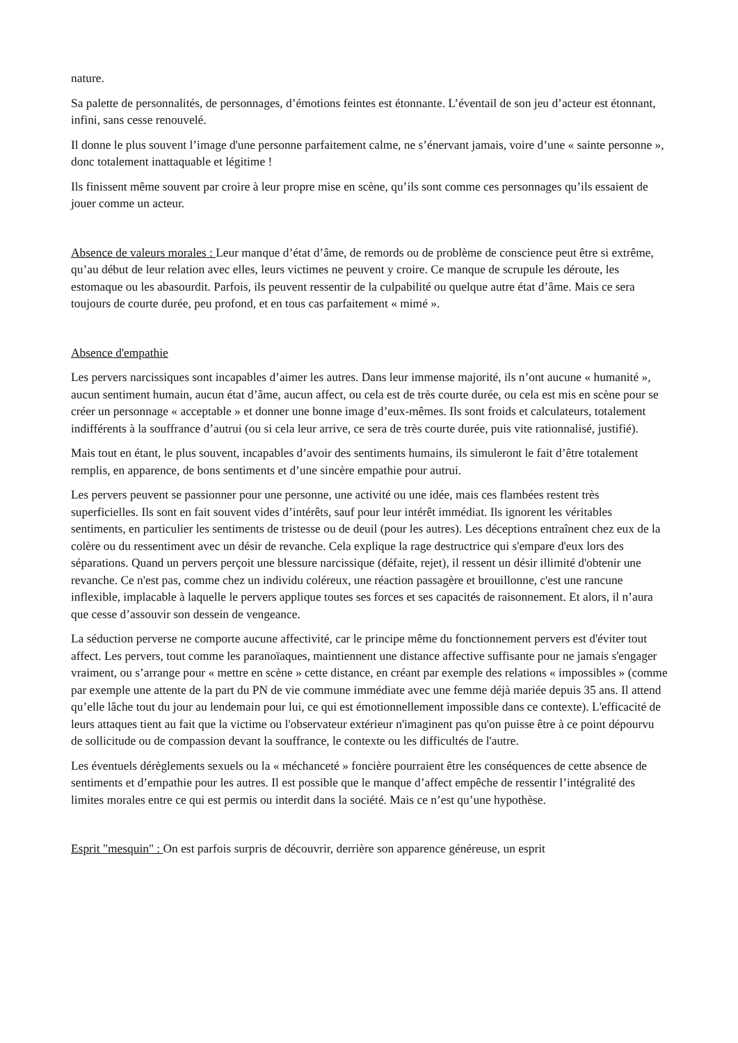nature.
Sa palette de personnalités, de personnages, d’émotions feintes est étonnante. L’éventail de son jeu d’acteur est étonnant, infini, sans cesse renouvelé.
Il donne le plus souvent l’image d'une personne parfaitement calme, ne s’énervant jamais, voire d’une « sainte personne », donc totalement inattaquable et légitime !
Ils finissent même souvent par croire à leur propre mise en scène, qu’ils sont comme ces personnages qu’ils essaient de jouer comme un acteur.
Absence de valeurs morales : Leur manque d’état d’âme, de remords ou de problème de conscience peut être si extrême, qu’au début de leur relation avec elles, leurs victimes ne peuvent y croire. Ce manque de scrupule les déroute, les estomaque ou les abasourdit. Parfois, ils peuvent ressentir de la culpabilité ou quelque autre état d’âme. Mais ce sera toujours de courte durée, peu profond, et en tous cas parfaitement « mimé ».
Absence d'empathie
Les pervers narcissiques sont incapables d’aimer les autres. Dans leur immense majorité, ils n’ont aucune « humanité », aucun sentiment humain, aucun état d’âme, aucun affect, ou cela est de très courte durée, ou cela est mis en scène pour se créer un personnage « acceptable » et donner une bonne image d’eux-mêmes. Ils sont froids et calculateurs, totalement indifférents à la souffrance d’autrui (ou si cela leur arrive, ce sera de très courte durée, puis vite rationnalisé, justifié).
Mais tout en étant, le plus souvent, incapables d’avoir des sentiments humains, ils simuleront le fait d’être totalement remplis, en apparence, de bons sentiments et d’une sincère empathie pour autrui.
Les pervers peuvent se passionner pour une personne, une activité ou une idée, mais ces flambées restent très superficielles. Ils sont en fait souvent vides d’intérêts, sauf pour leur intérêt immédiat. Ils ignorent les véritables sentiments, en particulier les sentiments de tristesse ou de deuil (pour les autres). Les déceptions entraînent chez eux de la colère ou du ressentiment avec un désir de revanche. Cela explique la rage destructrice qui s'empare d'eux lors des séparations. Quand un pervers perçoit une blessure narcissique (défaite, rejet), il ressent un désir illimité d'obtenir une revanche. Ce n'est pas, comme chez un individu coléreux, une réaction passagère et brouillonne, c'est une rancune inflexible, implacable à laquelle le pervers applique toutes ses forces et ses capacités de raisonnement. Et alors, il n’aura que cesse d’assouvir son dessein de vengeance.
La séduction perverse ne comporte aucune affectivité, car le principe même du fonctionnement pervers est d'éviter tout affect. Les pervers, tout comme les paranoïaques, maintiennent une distance affective suffisante pour ne jamais s'engager vraiment, ou s’arrange pour « mettre en scène » cette distance, en créant par exemple des relations « impossibles » (comme par exemple une attente de la part du PN de vie commune immédiate avec une femme déjà mariée depuis 35 ans. Il attend qu’elle lâche tout du jour au lendemain pour lui, ce qui est émotionnellement impossible dans ce contexte). L'efficacité de leurs attaques tient au fait que la victime ou l'observateur extérieur n'imaginent pas qu'on puisse être à ce point dépourvu de sollicitude ou de compassion devant la souffrance, le contexte ou les difficultés de l'autre.
Les éventuels dérèglements sexuels ou la « méchanceté » foncière pourraient être les conséquences de cette absence de sentiments et d’empathie pour les autres. Il est possible que le manque d’affect empêche de ressentir l’intégralité des limites morales entre ce qui est permis ou interdit dans la société. Mais ce n’est qu’une hypothèse.
Esprit "mesquin" : On est parfois surpris de découvrir, derrière son apparence généreuse, un esprit